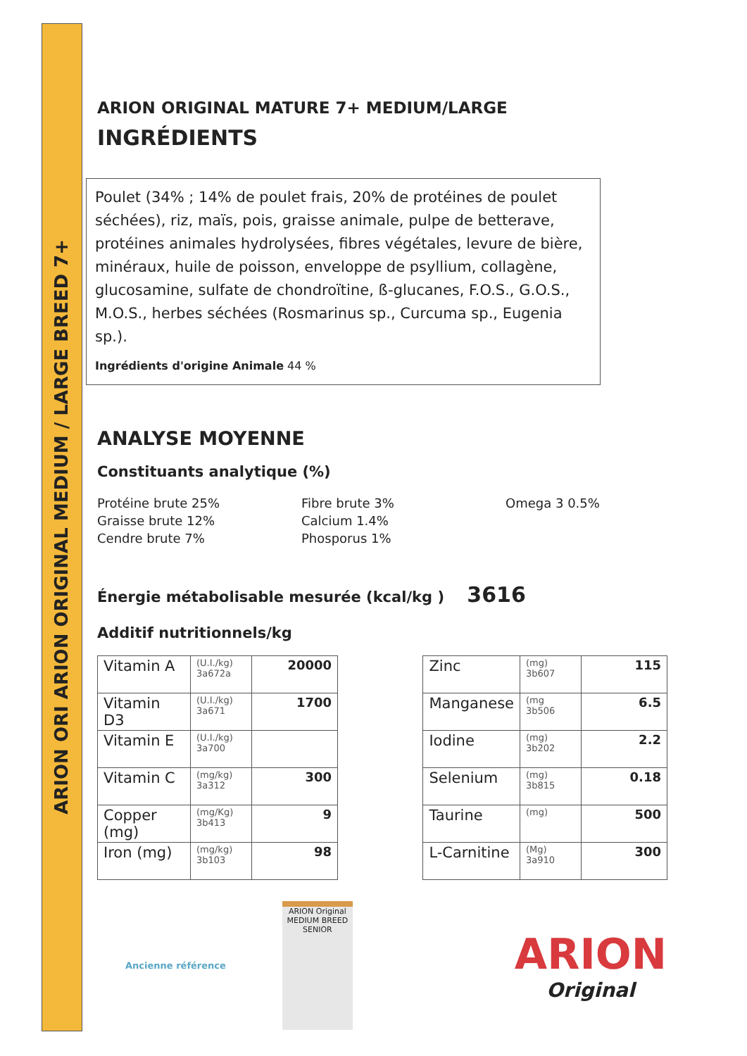ARION ORI ARION ORIGINAL MEDIUM / LARGE BREED 7+
ARION ORIGINAL MATURE 7+ MEDIUM/LARGE
INGRÉDIENTS
Poulet (34% ; 14% de poulet frais, 20% de protéines de poulet séchées), riz, maïs, pois, graisse animale, pulpe de betterave, protéines animales hydrolysées, fibres végétales, levure de bière, minéraux, huile de poisson, enveloppe de psyllium, collagène, glucosamine, sulfate de chondroïtine, ß-glucanes, F.O.S., G.O.S., M.O.S., herbes séchées (Rosmarinus sp., Curcuma sp., Eugenia sp.).
Ingrédients d'origine Animale 44 %
ANALYSE MOYENNE
Constituants analytique (%)
Protéine brute 25%
Graisse brute 12%
Cendre brute 7%
Fibre brute 3%
Calcium 1.4%
Phosporus 1%
Omega 3 0.5%
Énergie métabolisable mesurée (kcal/kg ) 3616
Additif nutritionnels/kg
| Vitamin A | (U.I./kg) 3a672a | 20000 |
| Vitamin D3 | (U.I./kg) 3a671 | 1700 |
| Vitamin E | (U.I./kg) 3a700 | |
| Vitamin C | (mg/kg) 3a312 | 300 |
| Copper (mg) | (mg/Kg) 3b413 | 9 |
| Iron (mg) | (mg/kg) 3b103 | 98 |
| Zinc | (mg) 3b607 | 115 |
| Manganese | (mg 3b506 | 6.5 |
| Iodine | (mg) 3b202 | 2.2 |
| Selenium | (mg) 3b815 | 0.18 |
| Taurine | (mg) | 500 |
| L-Carnitine | (Mg) 3a910 | 300 |
Ancienne référence
ARION Original
MEDIUM BREED
SENIOR
ARION
Original